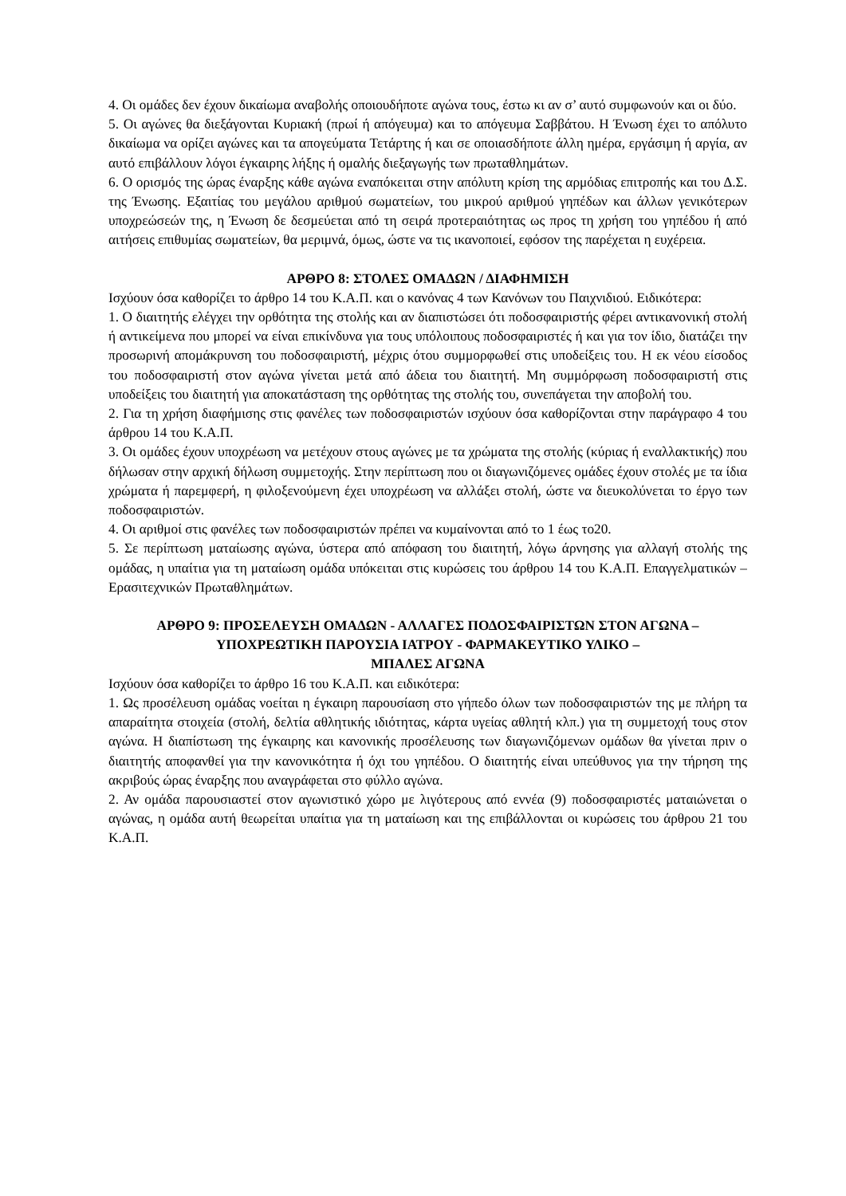4. Οι ομάδες δεν έχουν δικαίωμα αναβολής οποιουδήποτε αγώνα τους, έστω κι αν σ’ αυτό συμφωνούν και οι δύο.
5. Οι αγώνες θα διεξάγονται Κυριακή (πρωί ή απόγευμα) και το απόγευμα Σαββάτου. Η Ένωση έχει το απόλυτο δικαίωμα να ορίζει αγώνες και τα απογεύματα Τετάρτης ή και σε οποιασδήποτε άλλη ημέρα, εργάσιμη ή αργία, αν αυτό επιβάλλουν λόγοι έγκαιρης λήξης ή ομαλής διεξαγωγής των πρωταθλημάτων.
6. Ο ορισμός της ώρας έναρξης κάθε αγώνα εναπόκειται στην απόλυτη κρίση της αρμόδιας επιτροπής και του Δ.Σ. της Ένωσης. Εξαιτίας του μεγάλου αριθμού σωματείων, του μικρού αριθμού γηπέδων και άλλων γενικότερων υποχρεώσεών της, η Ένωση δε δεσμεύεται από τη σειρά προτεραιότητας ως προς τη χρήση του γηπέδου ή από αιτήσεις επιθυμίας σωματείων, θα μεριμνά, όμως, ώστε να τις ικανοποιεί, εφόσον της παρέχεται η ευχέρεια.
ΑΡΘΡΟ 8: ΣΤΟΛΕΣ ΟΜΑΔΩΝ / ΔΙΑΦΗΜΙΣΗ
Ισχύουν όσα καθορίζει το άρθρο 14 του Κ.Α.Π. και ο κανόνας 4 των Κανόνων του Παιχνιδιού. Ειδικότερα:
1. Ο διαιτητής ελέγχει την ορθότητα της στολής και αν διαπιστώσει ότι ποδοσφαιριστής φέρει αντικανονική στολή ή αντικείμενα που μπορεί να είναι επικίνδυνα για τους υπόλοιπους ποδοσφαιριστές ή και για τον ίδιο, διατάζει την προσωρινή απομάκρυνση του ποδοσφαιριστή, μέχρις ότου συμμορφωθεί στις υποδείξεις του. Η εκ νέου είσοδος του ποδοσφαιριστή στον αγώνα γίνεται μετά από άδεια του διαιτητή. Μη συμμόρφωση ποδοσφαιριστή στις υποδείξεις του διαιτητή για αποκατάσταση της ορθότητας της στολής του, συνεπάγεται την αποβολή του.
2. Για τη χρήση διαφήμισης στις φανέλες των ποδοσφαιριστών ισχύουν όσα καθορίζονται στην παράγραφο 4 του άρθρου 14 του Κ.Α.Π.
3. Οι ομάδες έχουν υποχρέωση να μετέχουν στους αγώνες με τα χρώματα της στολής (κύριας ή εναλλακτικής) που δήλωσαν στην αρχική δήλωση συμμετοχής. Στην περίπτωση που οι διαγωνιζόμενες ομάδες έχουν στολές με τα ίδια χρώματα ή παρεμφερή, η φιλοξενούμενη έχει υποχρέωση να αλλάξει στολή, ώστε να διευκολύνεται το έργο των ποδοσφαιριστών.
4. Οι αριθμοί στις φανέλες των ποδοσφαιριστών πρέπει να κυμαίνονται από το 1 έως το20.
5. Σε περίπτωση ματαίωσης αγώνα, ύστερα από απόφαση του διαιτητή, λόγω άρνησης για αλλαγή στολής της ομάδας, η υπαίτια για τη ματαίωση ομάδα υπόκειται στις κυρώσεις του άρθρου 14 του Κ.Α.Π. Επαγγελματικών – Ερασιτεχνικών Πρωταθλημάτων.
ΑΡΘΡΟ 9: ΠΡΟΣΕΛΕΥΣΗ ΟΜΑΔΩΝ - ΑΛΛΑΓΕΣ ΠΟΔΟΣΦΑΙΡΙΣΤΩΝ ΣΤΟΝ ΑΓΩΝΑ –
ΥΠΟΧΡΕΩΤΙΚΗ ΠΑΡΟΥΣΙΑ ΙΑΤΡΟΥ - ΦΑΡΜΑΚΕΥΤΙΚΟ ΥΛΙΚΟ –
ΜΠΑΛΕΣ ΑΓΩΝΑ
Ισχύουν όσα καθορίζει το άρθρο 16 του Κ.Α.Π. και ειδικότερα:
1. Ως προσέλευση ομάδας νοείται η έγκαιρη παρουσίαση στο γήπεδο όλων των ποδοσφαιριστών της με πλήρη τα απαραίτητα στοιχεία (στολή, δελτία αθλητικής ιδιότητας, κάρτα υγείας αθλητή κλπ.) για τη συμμετοχή τους στον αγώνα. Η διαπίστωση της έγκαιρης και κανονικής προσέλευσης των διαγωνιζόμενων ομάδων θα γίνεται πριν ο διαιτητής αποφανθεί για την κανονικότητα ή όχι του γηπέδου. Ο διαιτητής είναι υπεύθυνος για την τήρηση της ακριβούς ώρας έναρξης που αναγράφεται στο φύλλο αγώνα.
2. Αν ομάδα παρουσιαστεί στον αγωνιστικό χώρο με λιγότερους από εννέα (9) ποδοσφαιριστές ματαιώνεται ο αγώνας, η ομάδα αυτή θεωρείται υπαίτια για τη ματαίωση και της επιβάλλονται οι κυρώσεις του άρθρου 21 του Κ.Α.Π.